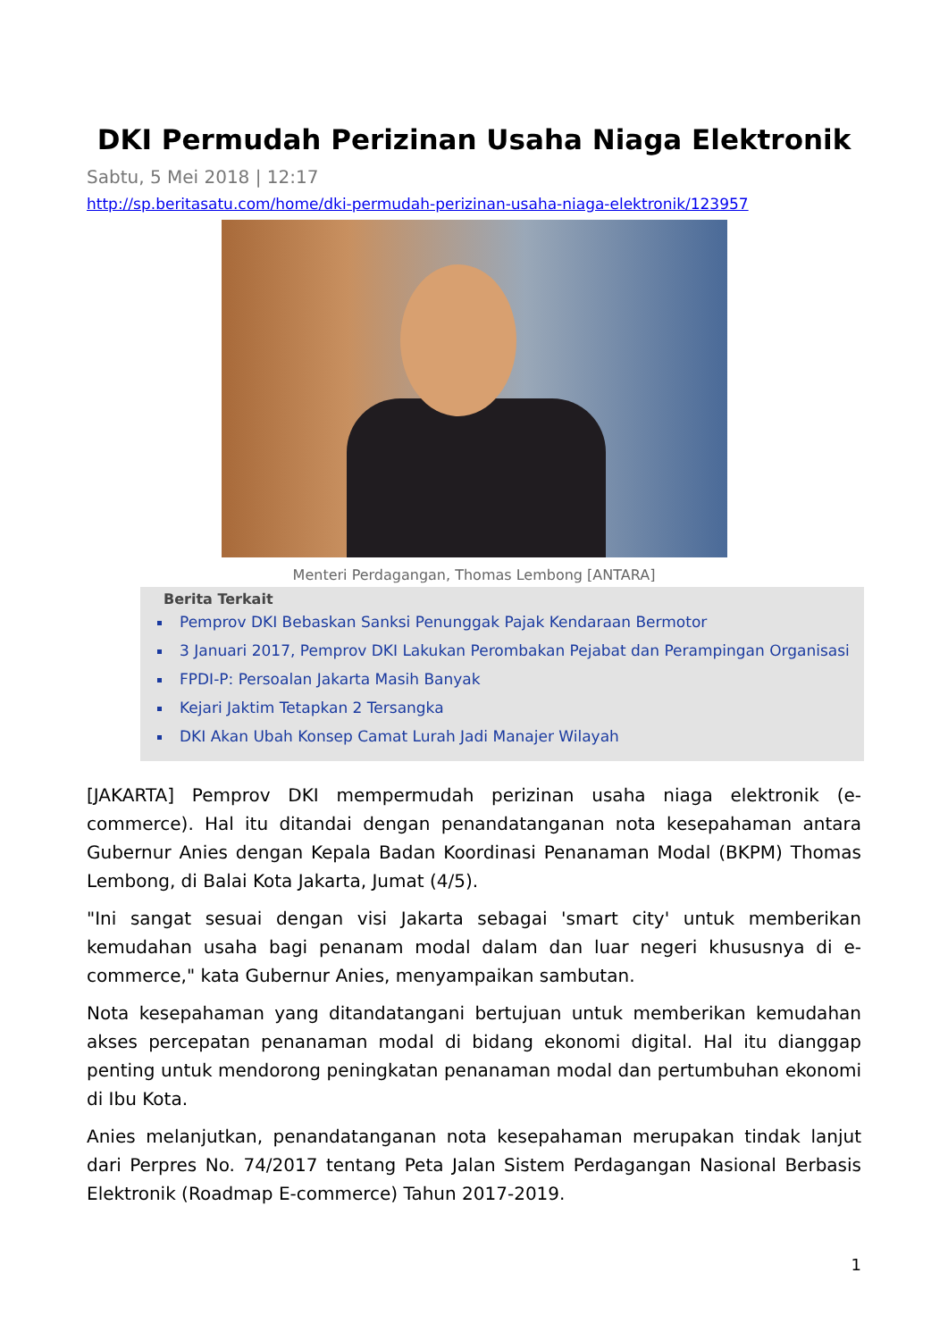DKI Permudah Perizinan Usaha Niaga Elektronik
Sabtu, 5 Mei 2018 | 12:17
http://sp.beritasatu.com/home/dki-permudah-perizinan-usaha-niaga-elektronik/123957
Menteri Perdagangan, Thomas Lembong [ANTARA]
Berita Terkait
Pemprov DKI Bebaskan Sanksi Penunggak Pajak Kendaraan Bermotor
3 Januari 2017, Pemprov DKI Lakukan Perombakan Pejabat dan Perampingan Organisasi
FPDI-P: Persoalan Jakarta Masih Banyak
Kejari Jaktim Tetapkan 2 Tersangka
DKI Akan Ubah Konsep Camat Lurah Jadi Manajer Wilayah
[JAKARTA] Pemprov DKI mempermudah perizinan usaha niaga elektronik (e-commerce). Hal itu ditandai dengan penandatanganan nota kesepahaman antara Gubernur Anies dengan Kepala Badan Koordinasi Penanaman Modal (BKPM) Thomas Lembong, di Balai Kota Jakarta, Jumat (4/5).
"Ini sangat sesuai dengan visi Jakarta sebagai 'smart city' untuk memberikan kemudahan usaha bagi penanam modal dalam dan luar negeri khususnya di e-commerce," kata Gubernur Anies, menyampaikan sambutan.
Nota kesepahaman yang ditandatangani bertujuan untuk memberikan kemudahan akses percepatan penanaman modal di bidang ekonomi digital. Hal itu dianggap penting untuk mendorong peningkatan penanaman modal dan pertumbuhan ekonomi di Ibu Kota.
Anies melanjutkan, penandatanganan nota kesepahaman merupakan tindak lanjut dari Perpres No. 74/2017 tentang Peta Jalan Sistem Perdagangan Nasional Berbasis Elektronik (Roadmap E-commerce) Tahun 2017-2019.
1